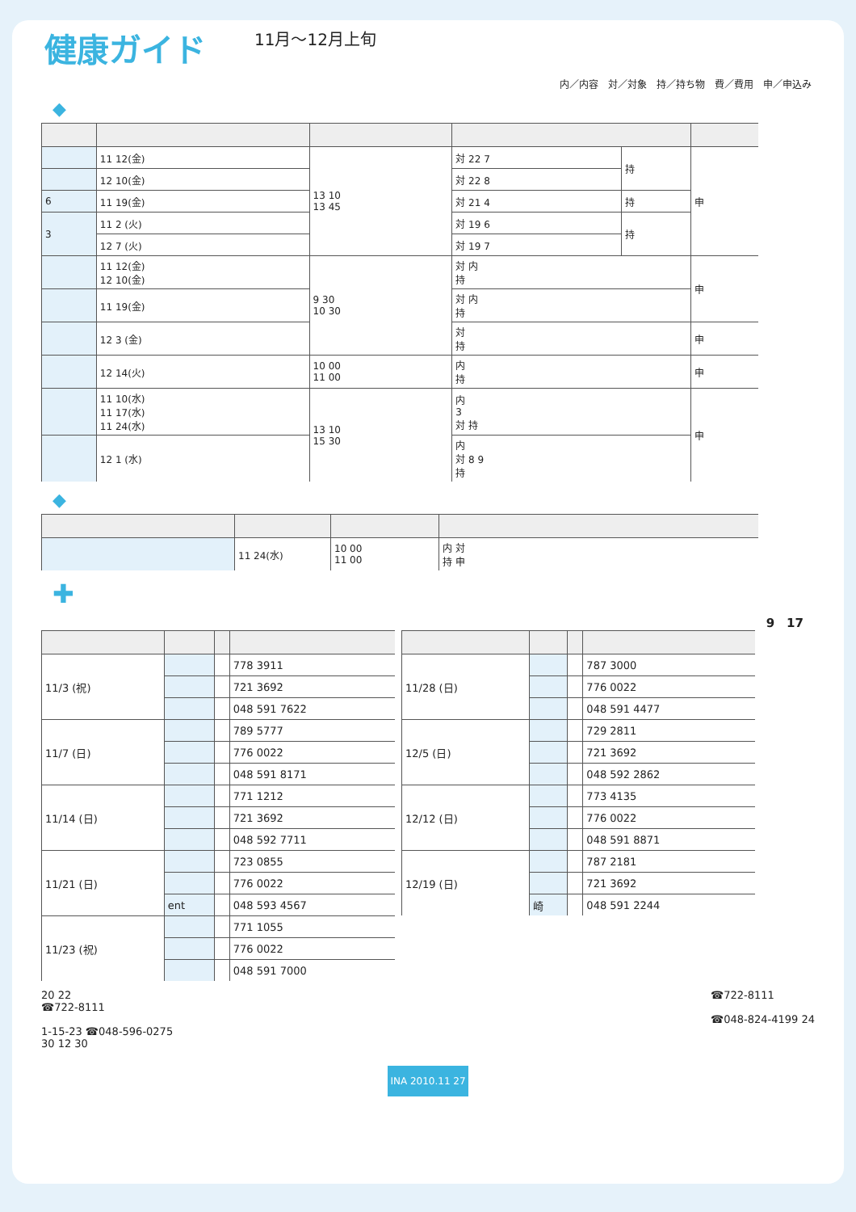健康ガイド
11月～12月上旬
内／内容　対／対象　持／持ち物　費／費用　申／申込み
◆
| | 11 12(金) | 13 10 13 45 | 対 22 7 | 持 | 申 |
| | 12 10(金) | | 対 22 8 | | |
| 6 | 11 19(金) | | 対 21 4 | 持 | |
| 3 | 11 2 (火) | | 対 19 6 | 持 | |
| | 12 7 (火) | | 対 19 7 | | |
| | 11 12(金) 12 10(金) | 9 30 10 30 | 対 内 持 | | 申 |
| | 11 19(金) | | 対 内 持 | | |
| | 12 3 (金) | | 対 持 | | 申 |
| | 12 14(火) | 10 00 11 00 | 内 持 | | 申 |
| | 11 10(水) 11 17(水) 11 24(水) | 13 10 15 30 | 内 3 対 持 | | 申 |
| | 12 1 (水) | | 内 対 8 9 持 | | |
◆
| | 11 24(水) | 10 00 11 00 | 内 対 持 申 |
✚
9　17
| 11/3 (祝) | | | 778 3911 |
| | | | 721 3692 |
| | | | 048 591 7622 |
| 11/7 (日) | | | 789 5777 |
| | | | 776 0022 |
| | | | 048 591 8171 |
| 11/14 (日) | | | 771 1212 |
| | | | 721 3692 |
| | | | 048 592 7711 |
| 11/21 (日) | | | 723 0855 |
| | | | 776 0022 |
| | ent | | 048 593 4567 |
| 11/23 (祝) | | | 771 1055 |
| | | | 776 0022 |
| | | | 048 591 7000 |
| 11/28 (日) | | | 787 3000 |
| | | | 776 0022 |
| | | | 048 591 4477 |
| 12/5 (日) | | | 729 2811 |
| | | | 721 3692 |
| | | | 048 592 2862 |
| 12/12 (日) | | | 773 4135 |
| | | | 776 0022 |
| | | | 048 591 8871 |
| 12/19 (日) | | | 787 2181 |
| | | | 721 3692 |
| | 崎 | | 048 591 2244 |
20 22
☎722-8111
1-15-23 ☎048-596-0275
30 12 30
☎722-8111
☎048-824-4199 24
INA 2010.11 27